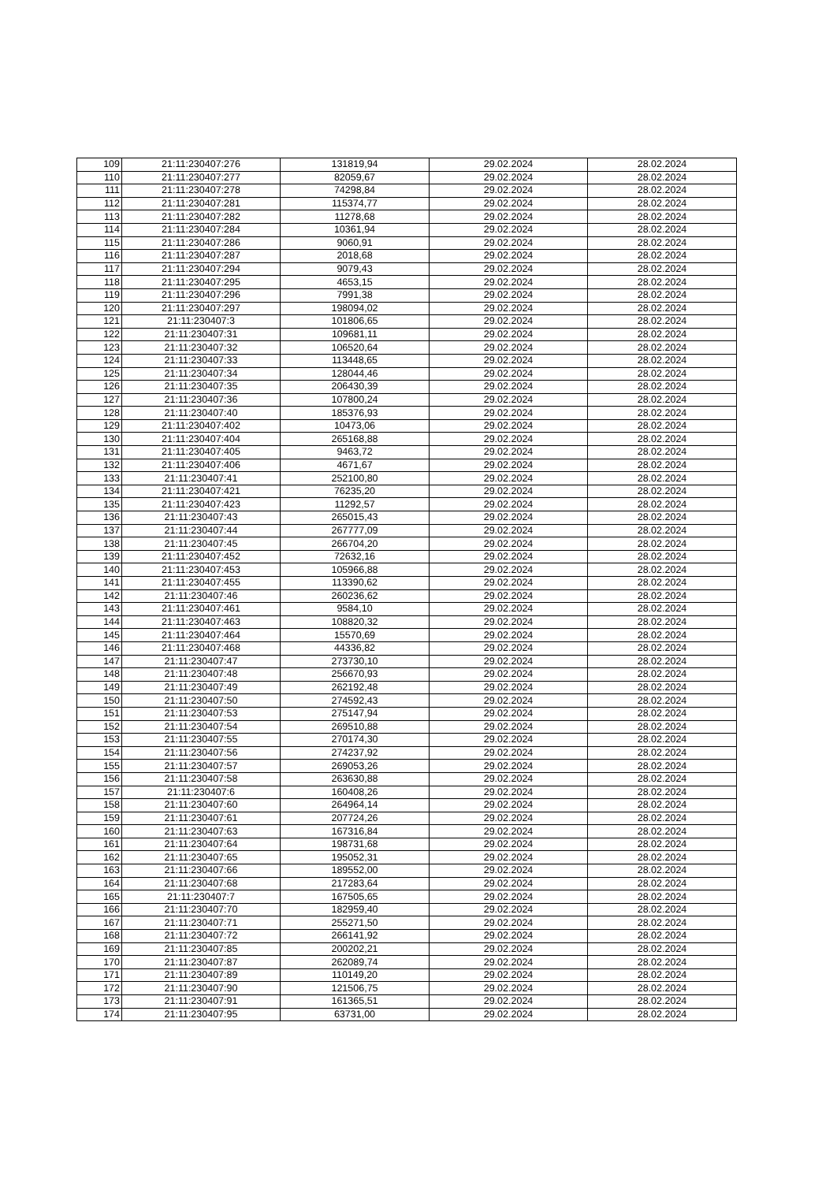| 109 | 21:11:230407:276 | 131819,94 | 29.02.2024 | 28.02.2024 |
| 110 | 21:11:230407:277 | 82059,67 | 29.02.2024 | 28.02.2024 |
| 111 | 21:11:230407:278 | 74298,84 | 29.02.2024 | 28.02.2024 |
| 112 | 21:11:230407:281 | 115374,77 | 29.02.2024 | 28.02.2024 |
| 113 | 21:11:230407:282 | 11278,68 | 29.02.2024 | 28.02.2024 |
| 114 | 21:11:230407:284 | 10361,94 | 29.02.2024 | 28.02.2024 |
| 115 | 21:11:230407:286 | 9060,91 | 29.02.2024 | 28.02.2024 |
| 116 | 21:11:230407:287 | 2018,68 | 29.02.2024 | 28.02.2024 |
| 117 | 21:11:230407:294 | 9079,43 | 29.02.2024 | 28.02.2024 |
| 118 | 21:11:230407:295 | 4653,15 | 29.02.2024 | 28.02.2024 |
| 119 | 21:11:230407:296 | 7991,38 | 29.02.2024 | 28.02.2024 |
| 120 | 21:11:230407:297 | 198094,02 | 29.02.2024 | 28.02.2024 |
| 121 | 21:11:230407:3 | 101806,65 | 29.02.2024 | 28.02.2024 |
| 122 | 21:11:230407:31 | 109681,11 | 29.02.2024 | 28.02.2024 |
| 123 | 21:11:230407:32 | 106520,64 | 29.02.2024 | 28.02.2024 |
| 124 | 21:11:230407:33 | 113448,65 | 29.02.2024 | 28.02.2024 |
| 125 | 21:11:230407:34 | 128044,46 | 29.02.2024 | 28.02.2024 |
| 126 | 21:11:230407:35 | 206430,39 | 29.02.2024 | 28.02.2024 |
| 127 | 21:11:230407:36 | 107800,24 | 29.02.2024 | 28.02.2024 |
| 128 | 21:11:230407:40 | 185376,93 | 29.02.2024 | 28.02.2024 |
| 129 | 21:11:230407:402 | 10473,06 | 29.02.2024 | 28.02.2024 |
| 130 | 21:11:230407:404 | 265168,88 | 29.02.2024 | 28.02.2024 |
| 131 | 21:11:230407:405 | 9463,72 | 29.02.2024 | 28.02.2024 |
| 132 | 21:11:230407:406 | 4671,67 | 29.02.2024 | 28.02.2024 |
| 133 | 21:11:230407:41 | 252100,80 | 29.02.2024 | 28.02.2024 |
| 134 | 21:11:230407:421 | 76235,20 | 29.02.2024 | 28.02.2024 |
| 135 | 21:11:230407:423 | 11292,57 | 29.02.2024 | 28.02.2024 |
| 136 | 21:11:230407:43 | 265015,43 | 29.02.2024 | 28.02.2024 |
| 137 | 21:11:230407:44 | 267777,09 | 29.02.2024 | 28.02.2024 |
| 138 | 21:11:230407:45 | 266704,20 | 29.02.2024 | 28.02.2024 |
| 139 | 21:11:230407:452 | 72632,16 | 29.02.2024 | 28.02.2024 |
| 140 | 21:11:230407:453 | 105966,88 | 29.02.2024 | 28.02.2024 |
| 141 | 21:11:230407:455 | 113390,62 | 29.02.2024 | 28.02.2024 |
| 142 | 21:11:230407:46 | 260236,62 | 29.02.2024 | 28.02.2024 |
| 143 | 21:11:230407:461 | 9584,10 | 29.02.2024 | 28.02.2024 |
| 144 | 21:11:230407:463 | 108820,32 | 29.02.2024 | 28.02.2024 |
| 145 | 21:11:230407:464 | 15570,69 | 29.02.2024 | 28.02.2024 |
| 146 | 21:11:230407:468 | 44336,82 | 29.02.2024 | 28.02.2024 |
| 147 | 21:11:230407:47 | 273730,10 | 29.02.2024 | 28.02.2024 |
| 148 | 21:11:230407:48 | 256670,93 | 29.02.2024 | 28.02.2024 |
| 149 | 21:11:230407:49 | 262192,48 | 29.02.2024 | 28.02.2024 |
| 150 | 21:11:230407:50 | 274592,43 | 29.02.2024 | 28.02.2024 |
| 151 | 21:11:230407:53 | 275147,94 | 29.02.2024 | 28.02.2024 |
| 152 | 21:11:230407:54 | 269510,88 | 29.02.2024 | 28.02.2024 |
| 153 | 21:11:230407:55 | 270174,30 | 29.02.2024 | 28.02.2024 |
| 154 | 21:11:230407:56 | 274237,92 | 29.02.2024 | 28.02.2024 |
| 155 | 21:11:230407:57 | 269053,26 | 29.02.2024 | 28.02.2024 |
| 156 | 21:11:230407:58 | 263630,88 | 29.02.2024 | 28.02.2024 |
| 157 | 21:11:230407:6 | 160408,26 | 29.02.2024 | 28.02.2024 |
| 158 | 21:11:230407:60 | 264964,14 | 29.02.2024 | 28.02.2024 |
| 159 | 21:11:230407:61 | 207724,26 | 29.02.2024 | 28.02.2024 |
| 160 | 21:11:230407:63 | 167316,84 | 29.02.2024 | 28.02.2024 |
| 161 | 21:11:230407:64 | 198731,68 | 29.02.2024 | 28.02.2024 |
| 162 | 21:11:230407:65 | 195052,31 | 29.02.2024 | 28.02.2024 |
| 163 | 21:11:230407:66 | 189552,00 | 29.02.2024 | 28.02.2024 |
| 164 | 21:11:230407:68 | 217283,64 | 29.02.2024 | 28.02.2024 |
| 165 | 21:11:230407:7 | 167505,65 | 29.02.2024 | 28.02.2024 |
| 166 | 21:11:230407:70 | 182959,40 | 29.02.2024 | 28.02.2024 |
| 167 | 21:11:230407:71 | 255271,50 | 29.02.2024 | 28.02.2024 |
| 168 | 21:11:230407:72 | 266141,92 | 29.02.2024 | 28.02.2024 |
| 169 | 21:11:230407:85 | 200202,21 | 29.02.2024 | 28.02.2024 |
| 170 | 21:11:230407:87 | 262089,74 | 29.02.2024 | 28.02.2024 |
| 171 | 21:11:230407:89 | 110149,20 | 29.02.2024 | 28.02.2024 |
| 172 | 21:11:230407:90 | 121506,75 | 29.02.2024 | 28.02.2024 |
| 173 | 21:11:230407:91 | 161365,51 | 29.02.2024 | 28.02.2024 |
| 174 | 21:11:230407:95 | 63731,00 | 29.02.2024 | 28.02.2024 |